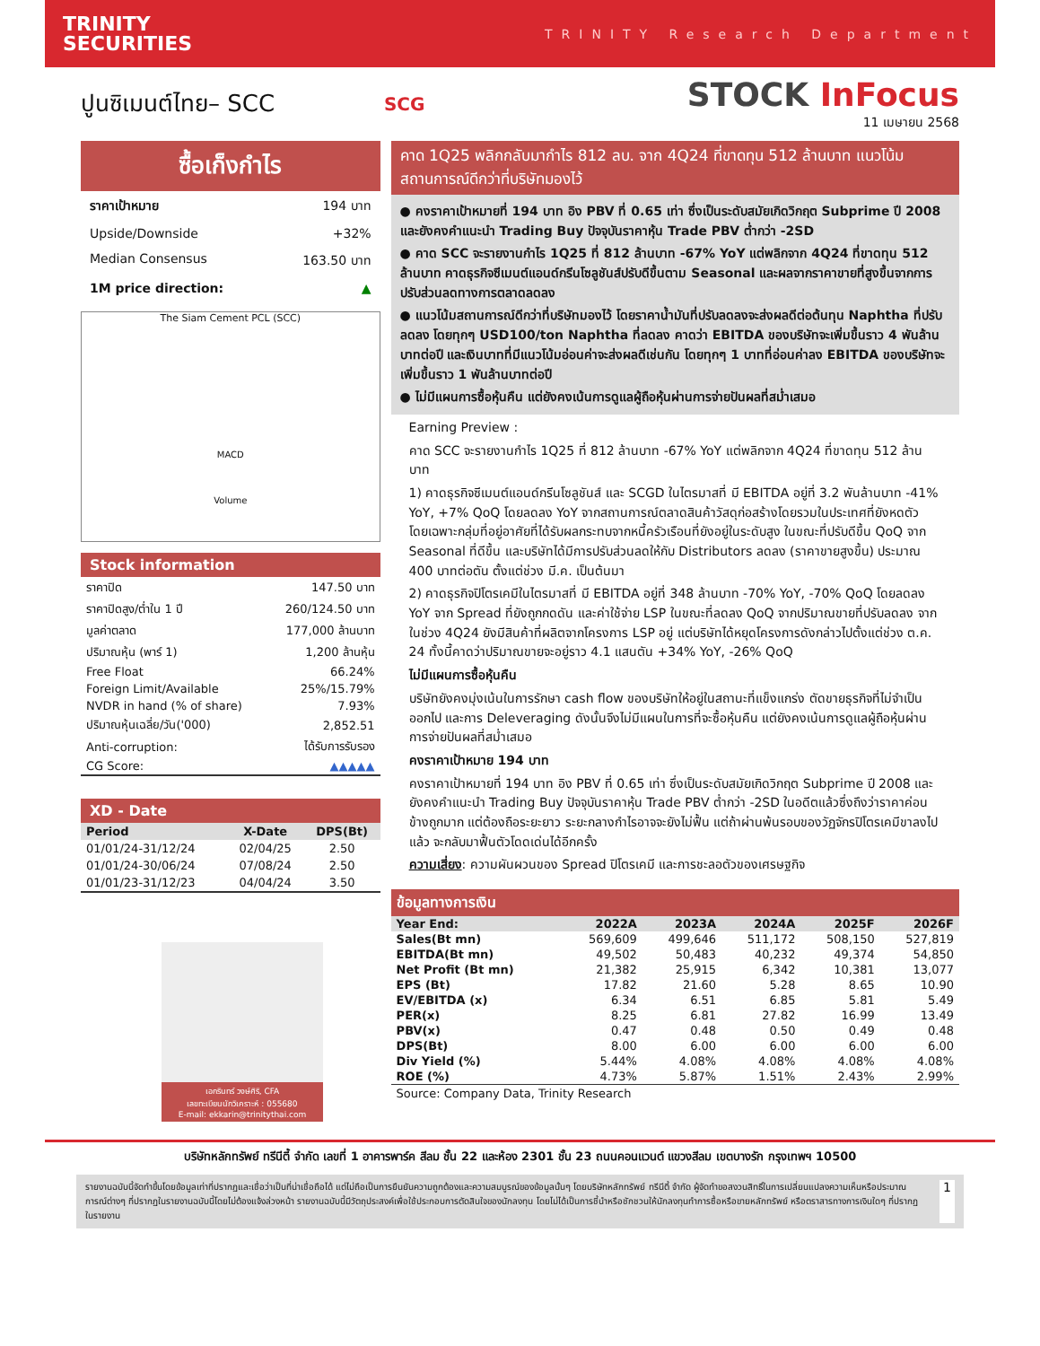TRINITY
SECURITIES
TRINITY Research Department
ปูนซิเมนต์ไทย– SCC
SCG
STOCK InFocus
11 เมษายน 2568
ซื้อเก็งกำไร
ราคาเป้าหมาย 194 บาท
Upside/Downside +32%
Median Consensus 163.50 บาท
1M price direction: ▲
The Siam Cement PCL (SCC)
MACD
Volume
Stock information
| ราคาปิด | 147.50 บาท |
| ราคาปิดสูง/ต่ำใน 1 ปี | 260/124.50 บาท |
| มูลค่าตลาด | 177,000 ล้านบาท |
| ปริมาณหุ้น (พาร์ 1) | 1,200 ล้านหุ้น |
| Free Float | 66.24% |
| Foreign Limit/Available | 25%/15.79% |
| NVDR in hand (% of share) | 7.93% |
| ปริมาณหุ้นเฉลี่ย/วัน('000) | 2,852.51 |
| Anti-corruption: | ได้รับการรับรอง |
| CG Score: | ▲▲▲▲▲ |
XD - Date
| Period | X-Date | DPS(Bt) |
| --- | --- | --- |
| 01/01/24-31/12/24 | 02/04/25 | 2.50 |
| 01/01/24-30/06/24 | 07/08/24 | 2.50 |
| 01/01/23-31/12/23 | 04/04/24 | 3.50 |
เอกรินทร์ วงษ์ศิริ, CFA
เลขทะเบียนนักวิเคราะห์ : 055680
E-mail: ekkarin@trinitythai.com
คาด 1Q25 พลิกกลับมากำไร 812 ลบ. จาก 4Q24 ที่ขาดทุน 512 ล้านบาท แนวโน้มสถานการณ์ดีกว่าที่บริษัทมองไว้
● คงราคาเป้าหมายที่ 194 บาท อิง PBV ที่ 0.65 เท่า ซึ่งเป็นระดับสมัยเกิดวิกฤต Subprime ปี 2008 และยังคงคำแนะนำ Trading Buy ปัจจุบันราคาหุ้น Trade PBV ต่ำกว่า -2SD
● คาด SCC จะรายงานกำไร 1Q25 ที่ 812 ล้านบาท -67% YoY แต่พลิกจาก 4Q24 ที่ขาดทุน 512 ล้านบาท คาดธุรกิจซีเมนต์แอนด์กรีนโซลูชันส์ปรับดีขึ้นตาม Seasonal และผลจากราคาขายที่สูงขึ้นจากการปรับส่วนลดทางการตลาดลดลง
● แนวโน้มสถานการณ์ดีกว่าที่บริษัทมองไว้ โดยราคาน้ำมันที่ปรับลดลงจะส่งผลดีต่อต้นทุน Naphtha ที่ปรับลดลง โดยทุกๆ USD100/ton Naphtha ที่ลดลง คาดว่า EBITDA ของบริษัทจะเพิ่มขึ้นราว 4 พันล้านบาทต่อปี และเงินบาทที่มีแนวโน้มอ่อนค่าจะส่งผลดีเช่นกัน โดยทุกๆ 1 บาทที่อ่อนค่าลง EBITDA ของบริษัทจะเพิ่มขึ้นราว 1 พันล้านบาทต่อปี
● ไม่มีแผนการซื้อหุ้นคืน แต่ยังคงเน้นการดูแลผู้ถือหุ้นผ่านการจ่ายปันผลที่สม่ำเสมอ
Earning Preview :
คาด SCC จะรายงานกำไร 1Q25 ที่ 812 ล้านบาท -67% YoY แต่พลิกจาก 4Q24 ที่ขาดทุน 512 ล้านบาท
1) คาดธุรกิจซีเมนต์แอนด์กรีนโซลูชันส์ และ SCGD ในไตรมาสที่ มี EBITDA อยู่ที่ 3.2 พันล้านบาท -41% YoY, +7% QoQ โดยลดลง YoY จากสถานการณ์ตลาดสินค้าวัสดุก่อสร้างโดยรวมในประเทศที่ยังหดตัว โดยเฉพาะกลุ่มที่อยู่อาศัยที่ได้รับผลกระทบจากหนี้ครัวเรือนที่ยังอยู่ในระดับสูง ในขณะที่ปรับดีขึ้น QoQ จาก Seasonal ที่ดีขึ้น และบริษัทได้มีการปรับส่วนลดให้กับ Distributors ลดลง (ราคาขายสูงขึ้น) ประมาณ 400 บาทต่อตัน ตั้งแต่ช่วง มี.ค. เป็นต้นมา
2) คาดธุรกิจปิโตรเคมีในไตรมาสที่ มี EBITDA อยู่ที่ 348 ล้านบาท -70% YoY, -70% QoQ โดยลดลง YoY จาก Spread ที่ยังถูกกดดัน และค่าใช้จ่าย LSP ในขณะที่ลดลง QoQ จากปริมาณขายที่ปรับลดลง จากในช่วง 4Q24 ยังมีสินค้าที่ผลิตจากโครงการ LSP อยู่ แต่บริษัทได้หยุดโครงการดังกล่าวไปตั้งแต่ช่วง ต.ค. 24 ทั้งนี้คาดว่าปริมาณขายจะอยู่ราว 4.1 แสนตัน +34% YoY, -26% QoQ
ไม่มีแผนการซื้อหุ้นคืน
บริษัทยังคงมุ่งเน้นในการรักษา cash flow ของบริษัทให้อยู่ในสถานะที่แข็งแกร่ง ตัดขายธุรกิจที่ไม่จำเป็นออกไป และการ Deleveraging ดังนั้นจึงไม่มีแผนในการที่จะซื้อหุ้นคืน แต่ยังคงเน้นการดูแลผู้ถือหุ้นผ่านการจ่ายปันผลที่สม่ำเสมอ
คงราคาเป้าหมาย 194 บาท
คงราคาเป้าหมายที่ 194 บาท อิง PBV ที่ 0.65 เท่า ซึ่งเป็นระดับสมัยเกิดวิกฤต Subprime ปี 2008 และยังคงคำแนะนำ Trading Buy ปัจจุบันราคาหุ้น Trade PBV ต่ำกว่า -2SD ในอดีตแล้วซึ่งถึงว่าราคาค่อนข้างถูกมาก แต่ต้องถือระยะยาว ระยะกลางกำไรอาจจะยังไม่ฟื้น แต่ถ้าผ่านพ้นรอบของวัฏจักรปิโตรเคมีขาลงไปแล้ว จะกลับมาฟื้นตัวโดดเด่นได้อีกครั้ง
ความเสี่ยง: ความผันผวนของ Spread ปิโตรเคมี และการชะลอตัวของเศรษฐกิจ
ข้อมูลทางการเงิน
| Year End: | 2022A | 2023A | 2024A | 2025F | 2026F |
| --- | --- | --- | --- | --- | --- |
| Sales(Bt mn) | 569,609 | 499,646 | 511,172 | 508,150 | 527,819 |
| EBITDA(Bt mn) | 49,502 | 50,483 | 40,232 | 49,374 | 54,850 |
| Net Profit (Bt mn) | 21,382 | 25,915 | 6,342 | 10,381 | 13,077 |
| EPS (Bt) | 17.82 | 21.60 | 5.28 | 8.65 | 10.90 |
| EV/EBITDA (x) | 6.34 | 6.51 | 6.85 | 5.81 | 5.49 |
| PER(x) | 8.25 | 6.81 | 27.82 | 16.99 | 13.49 |
| PBV(x) | 0.47 | 0.48 | 0.50 | 0.49 | 0.48 |
| DPS(Bt) | 8.00 | 6.00 | 6.00 | 6.00 | 6.00 |
| Div Yield (%) | 5.44% | 4.08% | 4.08% | 4.08% | 4.08% |
| ROE (%) | 4.73% | 5.87% | 1.51% | 2.43% | 2.99% |
Source: Company Data, Trinity Research
บริษัทหลักทรัพย์ ทรีนีตี้ จำกัด เลขที่ 1 อาคารพาร์ค สีลม ชั้น 22 และห้อง 2301 ชั้น 23 ถนนคอนแวนต์ แขวงสีลม เขตบางรัก กรุงเทพฯ 10500
รายงานฉบับนี้จัดทำขึ้นโดยข้อมูลเท่าที่ปรากฏและเชื่อว่าเป็นที่น่าเชื่อถือได้ แต่ไม่ถือเป็นการยืนยันความถูกต้องและความสมบูรณ์ของข้อมูลนั้นๆ โดยบริษัทหลักทรัพย์ ทรีนีตี้ จำกัด ผู้จัดทำขอสงวนสิทธิ์ในการเปลี่ยนแปลงความเห็นหรือประมาณการณ์ต่างๆ ที่ปรากฏในรายงานฉบับนี้โดยไม่ต้องแจ้งล่วงหน้า รายงานฉบับนี้มีวัตถุประสงค์เพื่อใช้ประกอบการตัดสินใจของนักลงทุน โดยไม่ได้เป็นการชี้นำหรือชักชวนให้นักลงทุนทำการซื้อหรือขายหลักทรัพย์ หรือตราสารทางการเงินใดๆ ที่ปรากฏในรายงาน
1